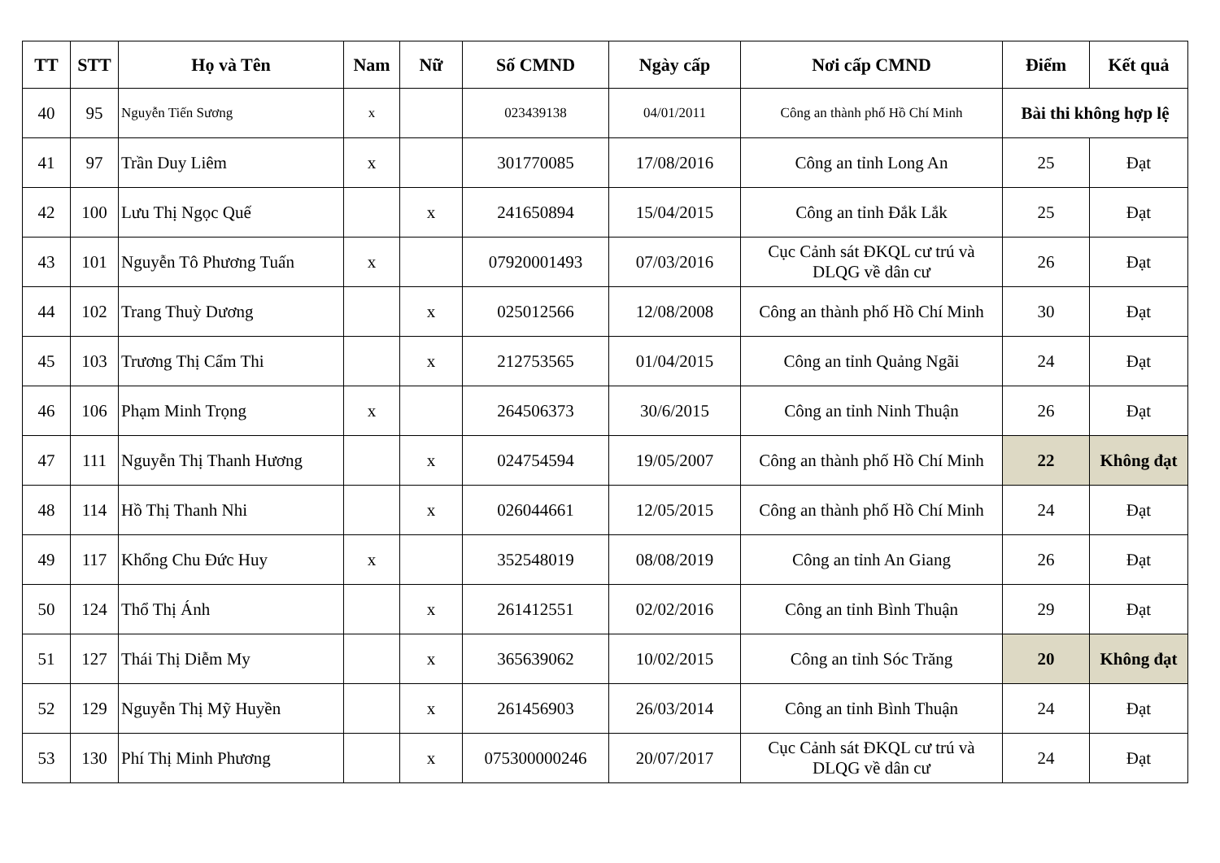| TT | STT | Họ và Tên | Nam | Nữ | Số CMND | Ngày cấp | Nơi cấp CMND | Điểm | Kết quả |
| --- | --- | --- | --- | --- | --- | --- | --- | --- | --- |
| 40 | 95 | Nguyễn Tiến Sương | x | | 023439138 | 04/01/2011 | Công an thành phố Hồ Chí Minh | Bài thi không hợp lệ | |
| 41 | 97 | Trần Duy Liêm | x | | 301770085 | 17/08/2016 | Công an tỉnh Long An | 25 | Đạt |
| 42 | 100 | Lưu Thị Ngọc Quế | | x | 241650894 | 15/04/2015 | Công an tỉnh Đắk Lắk | 25 | Đạt |
| 43 | 101 | Nguyễn Tô Phương Tuấn | x | | 07920001493 | 07/03/2016 | Cục Cảnh sát ĐKQL cư trú và DLQG về dân cư | 26 | Đạt |
| 44 | 102 | Trang Thuỳ Dương | | x | 025012566 | 12/08/2008 | Công an thành phố Hồ Chí Minh | 30 | Đạt |
| 45 | 103 | Trương Thị Cẩm Thi | | x | 212753565 | 01/04/2015 | Công an tỉnh Quảng Ngãi | 24 | Đạt |
| 46 | 106 | Phạm Minh Trọng | x | | 264506373 | 30/6/2015 | Công an tỉnh Ninh Thuận | 26 | Đạt |
| 47 | 111 | Nguyễn Thị Thanh Hương | | x | 024754594 | 19/05/2007 | Công an thành phố Hồ Chí Minh | 22 | Không đạt |
| 48 | 114 | Hồ Thị Thanh Nhi | | x | 026044661 | 12/05/2015 | Công an thành phố Hồ Chí Minh | 24 | Đạt |
| 49 | 117 | Khổng Chu Đức Huy | x | | 352548019 | 08/08/2019 | Công an tỉnh An Giang | 26 | Đạt |
| 50 | 124 | Thổ Thị Ánh | | x | 261412551 | 02/02/2016 | Công an tỉnh Bình Thuận | 29 | Đạt |
| 51 | 127 | Thái Thị Diễm My | | x | 365639062 | 10/02/2015 | Công an tỉnh Sóc Trăng | 20 | Không đạt |
| 52 | 129 | Nguyễn Thị Mỹ Huyền | | x | 261456903 | 26/03/2014 | Công an tỉnh Bình Thuận | 24 | Đạt |
| 53 | 130 | Phí Thị Minh Phương | | x | 075300000246 | 20/07/2017 | Cục Cảnh sát ĐKQL cư trú và DLQG về dân cư | 24 | Đạt |